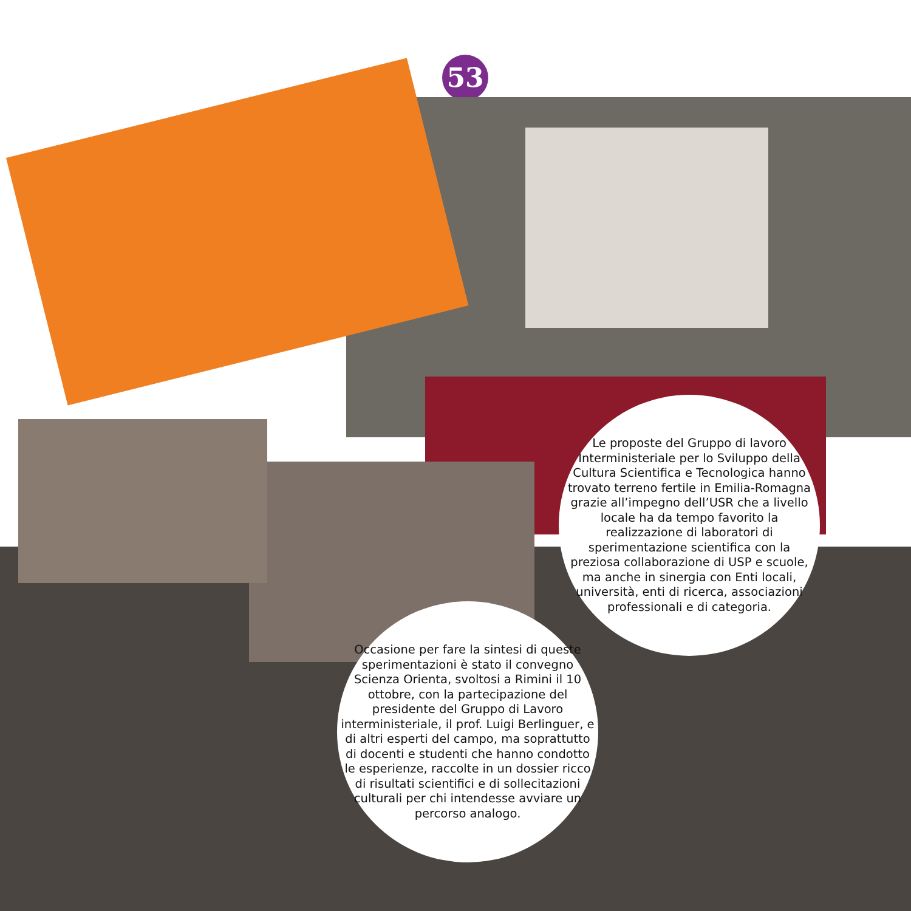53
Le proposte del Gruppo di lavoro Interministeriale per lo Sviluppo della Cultura Scientifica e Tecnologica hanno trovato terreno fertile in Emilia-Romagna grazie all’impegno dell’USR che a livello locale ha da tempo favorito la realizzazione di laboratori di sperimentazione scientifica con la preziosa collaborazione di USP e scuole, ma anche in sinergia con Enti locali, università, enti di ricerca, associazioni professionali e di categoria.
Occasione per fare la sintesi di queste sperimentazioni è stato il convegno Scienza Orienta, svoltosi a Rimini il 10 ottobre, con la partecipazione del presidente del Gruppo di Lavoro interministeriale, il prof. Luigi Berlinguer, e di altri esperti del campo, ma soprattutto di docenti e studenti che hanno condotto le esperienze, raccolte in un dossier ricco di risultati scientifici e di sollecitazioni culturali per chi intendesse avviare un percorso analogo.